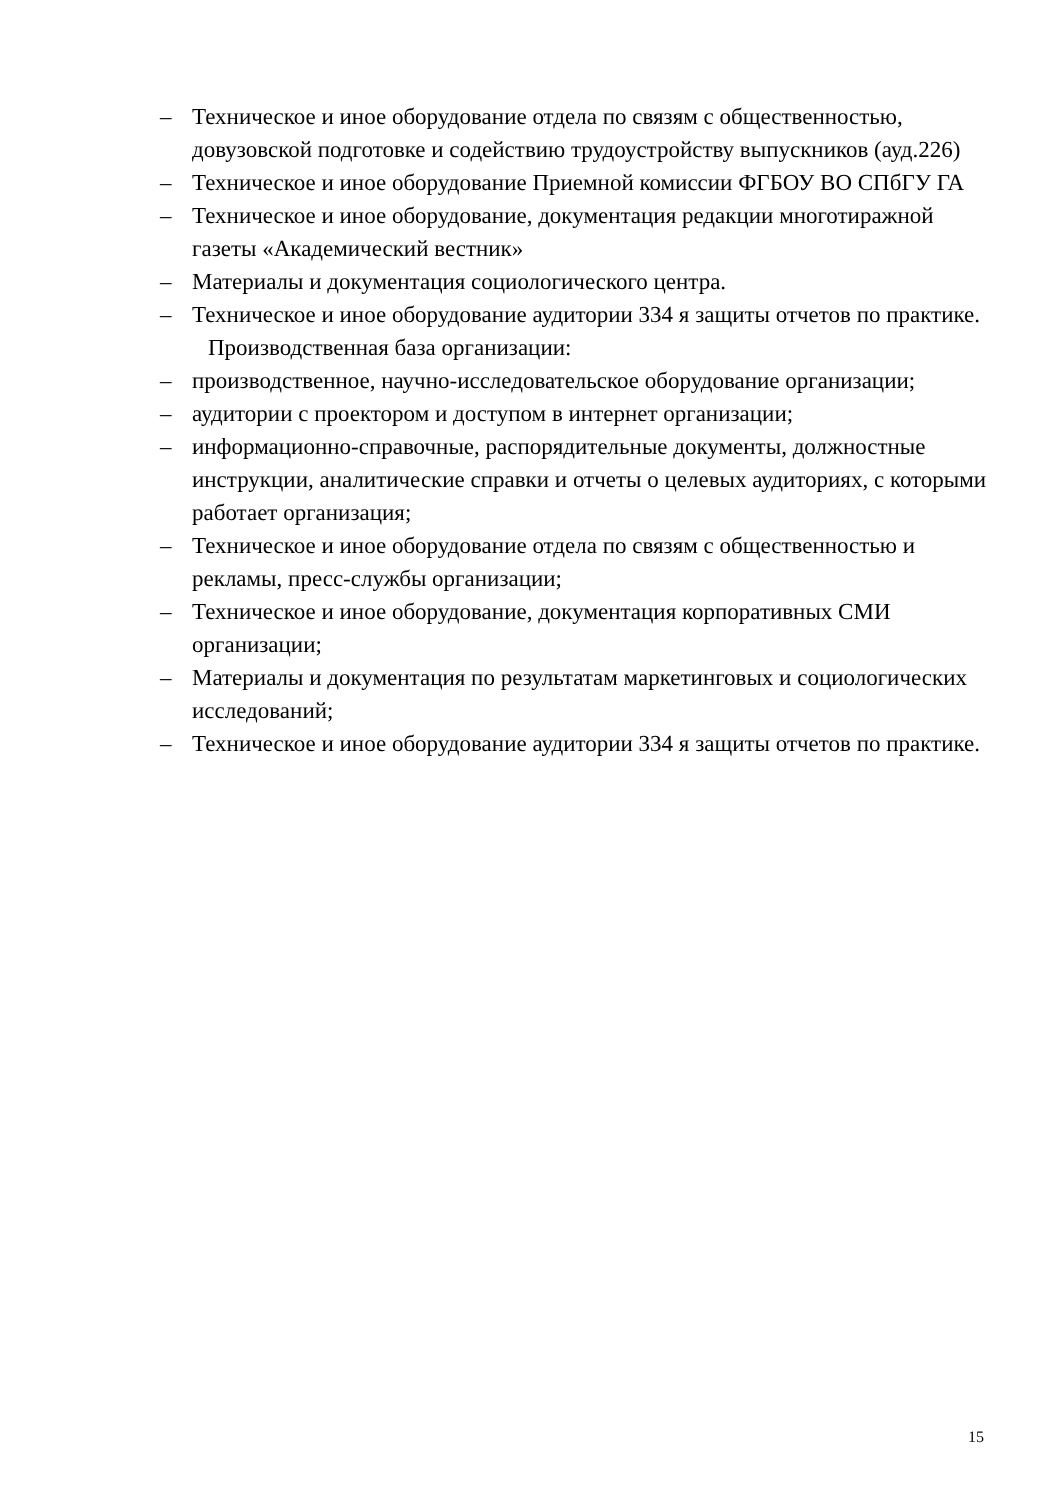– Техническое и иное оборудование отдела по связям с общественностью, довузовской подготовке и содействию трудоустройству выпускников (ауд.226)
– Техническое и иное оборудование Приемной комиссии ФГБОУ ВО СПбГУ ГА
– Техническое и иное оборудование, документация редакции многотиражной газеты «Академический вестник»
– Материалы и документация социологического центра.
– Техническое и иное оборудование аудитории 334 я защиты отчетов по практике.
Производственная база организации:
– производственное, научно-исследовательское оборудование организации;
– аудитории с проектором и доступом в интернет организации;
– информационно-справочные, распорядительные документы, должностные инструкции, аналитические справки и отчеты о целевых аудиториях, с которыми работает организация;
– Техническое и иное оборудование отдела по связям с общественностью и рекламы, пресс-службы организации;
– Техническое и иное оборудование, документация корпоративных СМИ организации;
– Материалы и документация по результатам маркетинговых и социологических исследований;
– Техническое и иное оборудование аудитории 334 я защиты отчетов по практике.
15